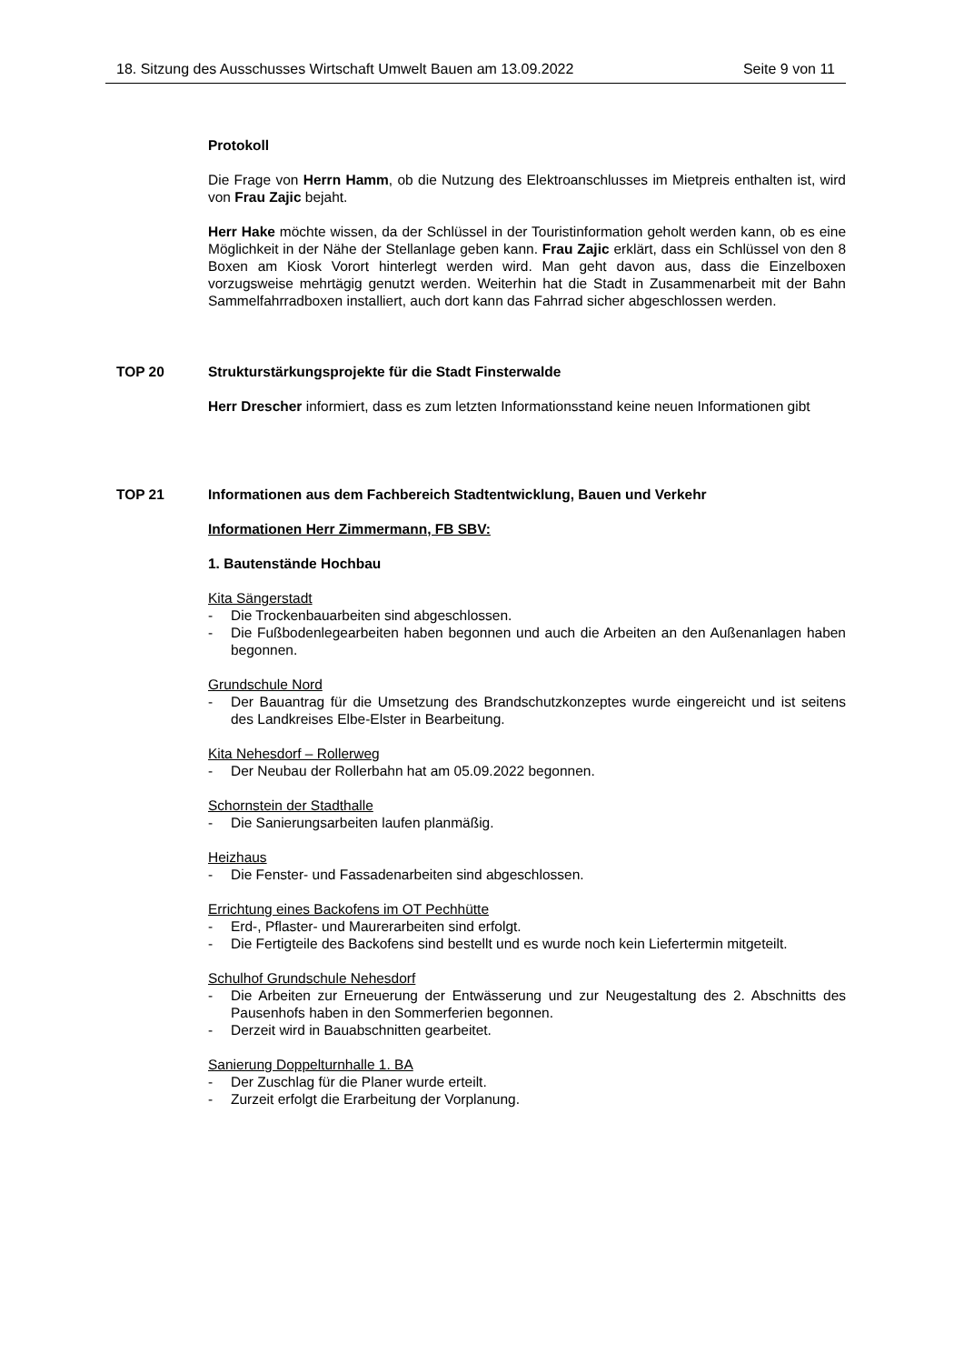18. Sitzung des Ausschusses Wirtschaft Umwelt Bauen am 13.09.2022 Seite 9 von 11
Protokoll
Die Frage von Herrn Hamm, ob die Nutzung des Elektroanschlusses im Mietpreis enthalten ist, wird von Frau Zajic bejaht.
Herr Hake möchte wissen, da der Schlüssel in der Touristinformation geholt werden kann, ob es eine Möglichkeit in der Nähe der Stellanlage geben kann. Frau Zajic erklärt, dass ein Schlüssel von den 8 Boxen am Kiosk Vorort hinterlegt werden wird. Man geht davon aus, dass die Einzelboxen vorzugsweise mehrtägig genutzt werden. Weiterhin hat die Stadt in Zusammenarbeit mit der Bahn Sammelfahrradboxen installiert, auch dort kann das Fahrrad sicher abgeschlossen werden.
TOP 20 Strukturstärkungsprojekte für die Stadt Finsterwalde
Herr Drescher informiert, dass es zum letzten Informationsstand keine neuen Informationen gibt
TOP 21 Informationen aus dem Fachbereich Stadtentwicklung, Bauen und Verkehr
Informationen Herr Zimmermann, FB SBV:
1. Bautenstände Hochbau
Kita Sängerstadt
Die Trockenbauarbeiten sind abgeschlossen.
Die Fußbodenlegearbeiten haben begonnen und auch die Arbeiten an den Außenanlagen haben begonnen.
Grundschule Nord
Der Bauantrag für die Umsetzung des Brandschutzkonzeptes wurde eingereicht und ist seitens des Landkreises Elbe-Elster in Bearbeitung.
Kita Nehesdorf – Rollerweg
Der Neubau der Rollerbahn hat am 05.09.2022 begonnen.
Schornstein der Stadthalle
Die Sanierungsarbeiten laufen planmäßig.
Heizhaus
Die Fenster- und Fassadenarbeiten sind abgeschlossen.
Errichtung eines Backofens im OT Pechhütte
Erd-, Pflaster- und Maurerarbeiten sind erfolgt.
Die Fertigteile des Backofens sind bestellt und es wurde noch kein Liefertermin mitgeteilt.
Schulhof Grundschule Nehesdorf
Die Arbeiten zur Erneuerung der Entwässerung und zur Neugestaltung des 2. Abschnitts des Pausenhofs haben in den Sommerferien begonnen.
Derzeit wird in Bauabschnitten gearbeitet.
Sanierung Doppelturnhalle 1. BA
Der Zuschlag für die Planer wurde erteilt.
Zurzeit erfolgt die Erarbeitung der Vorplanung.